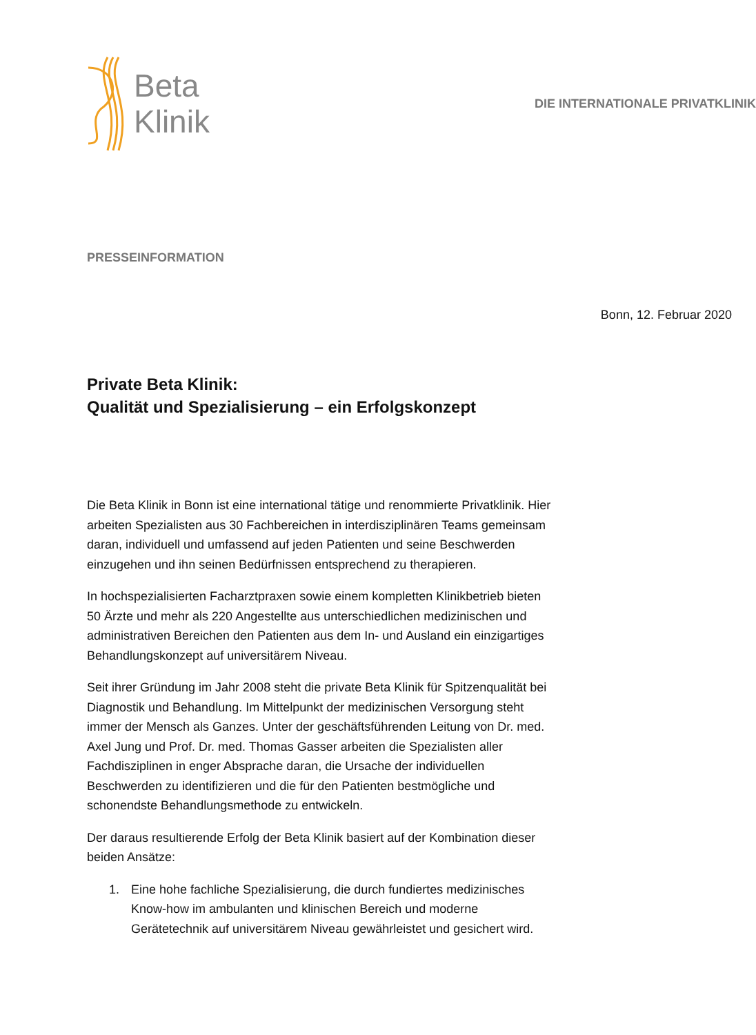Beta
Klinik
DIE INTERNATIONALE PRIVATKLINIK
PRESSEINFORMATION
Bonn, 12. Februar 2020
Private Beta Klinik:
Qualität und Spezialisierung – ein Erfolgskonzept
Die Beta Klinik in Bonn ist eine international tätige und renommierte Privatklinik. Hier arbeiten Spezialisten aus 30 Fachbereichen in interdisziplinären Teams gemeinsam daran, individuell und umfassend auf jeden Patienten und seine Beschwerden einzugehen und ihn seinen Bedürfnissen entsprechend zu therapieren.
In hochspezialisierten Facharztpraxen sowie einem kompletten Klinikbetrieb bieten 50 Ärzte und mehr als 220 Angestellte aus unterschiedlichen medizinischen und administrativen Bereichen den Patienten aus dem In- und Ausland ein einzigartiges Behandlungskonzept auf universitärem Niveau.
Seit ihrer Gründung im Jahr 2008 steht die private Beta Klinik für Spitzenqualität bei Diagnostik und Behandlung. Im Mittelpunkt der medizinischen Versorgung steht immer der Mensch als Ganzes. Unter der geschäftsführenden Leitung von Dr. med. Axel Jung und Prof. Dr. med. Thomas Gasser arbeiten die Spezialisten aller Fachdisziplinen in enger Absprache daran, die Ursache der individuellen Beschwerden zu identifizieren und die für den Patienten bestmögliche und schonendste Behandlungsmethode zu entwickeln.
Der daraus resultierende Erfolg der Beta Klinik basiert auf der Kombination dieser beiden Ansätze:
1. Eine hohe fachliche Spezialisierung, die durch fundiertes medizinisches Know-how im ambulanten und klinischen Bereich und moderne Gerätetechnik auf universitärem Niveau gewährleistet und gesichert wird.